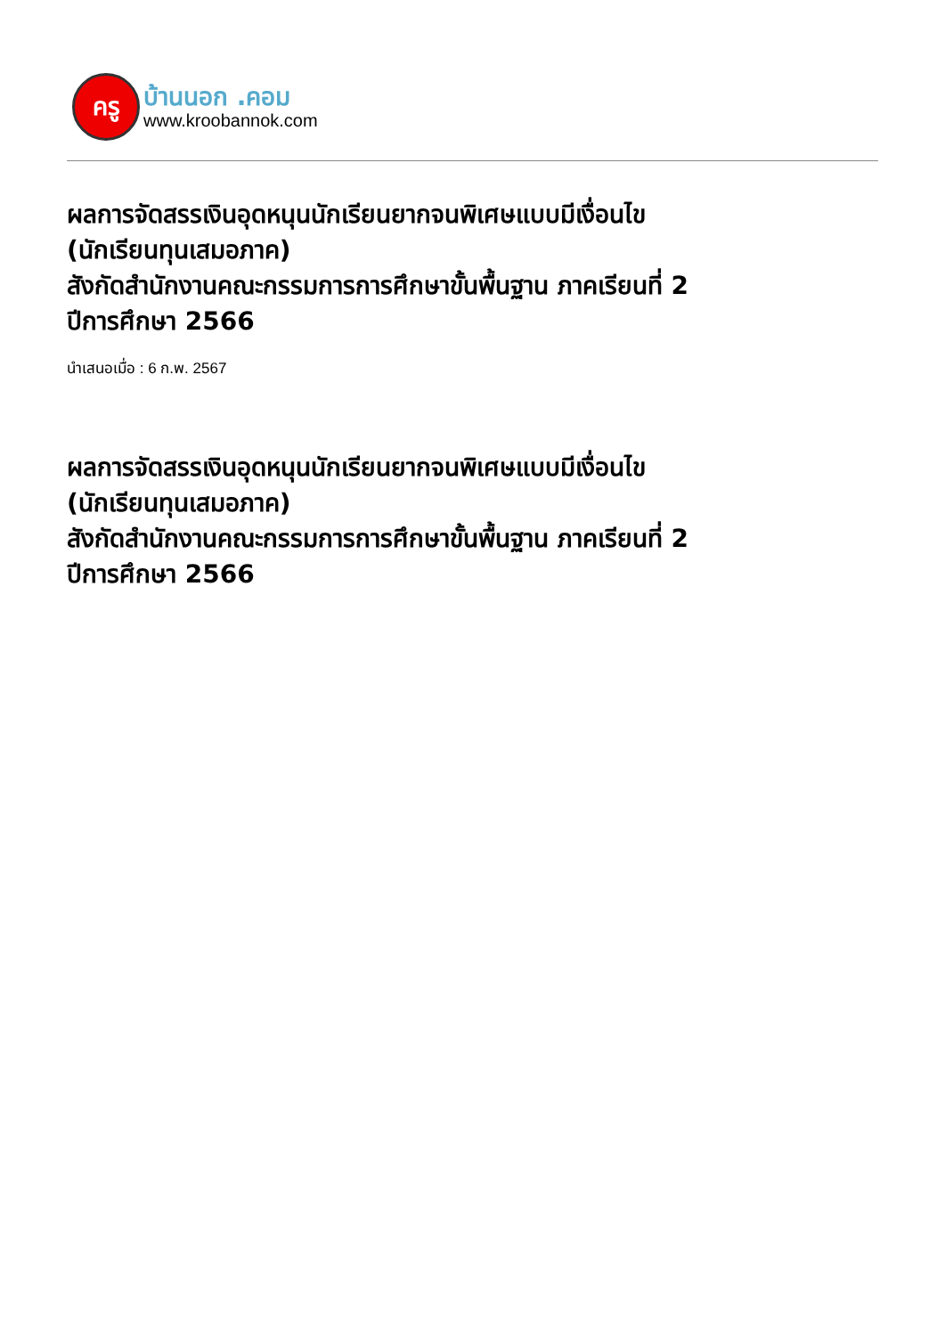ครู
บ้านนอก .คอม
www.kroobannok.com
ผลการจัดสรรเงินอุดหนุนนักเรียนยากจนพิเศษแบบมีเงื่อนไข
(นักเรียนทุนเสมอภาค)
สังกัดสำนักงานคณะกรรมการการศึกษาขั้นพื้นฐาน ภาคเรียนที่ 2
ปีการศึกษา 2566
นำเสนอเมื่อ : 6 ก.พ. 2567
ผลการจัดสรรเงินอุดหนุนนักเรียนยากจนพิเศษแบบมีเงื่อนไข
(นักเรียนทุนเสมอภาค)
สังกัดสำนักงานคณะกรรมการการศึกษาขั้นพื้นฐาน ภาคเรียนที่ 2
ปีการศึกษา 2566